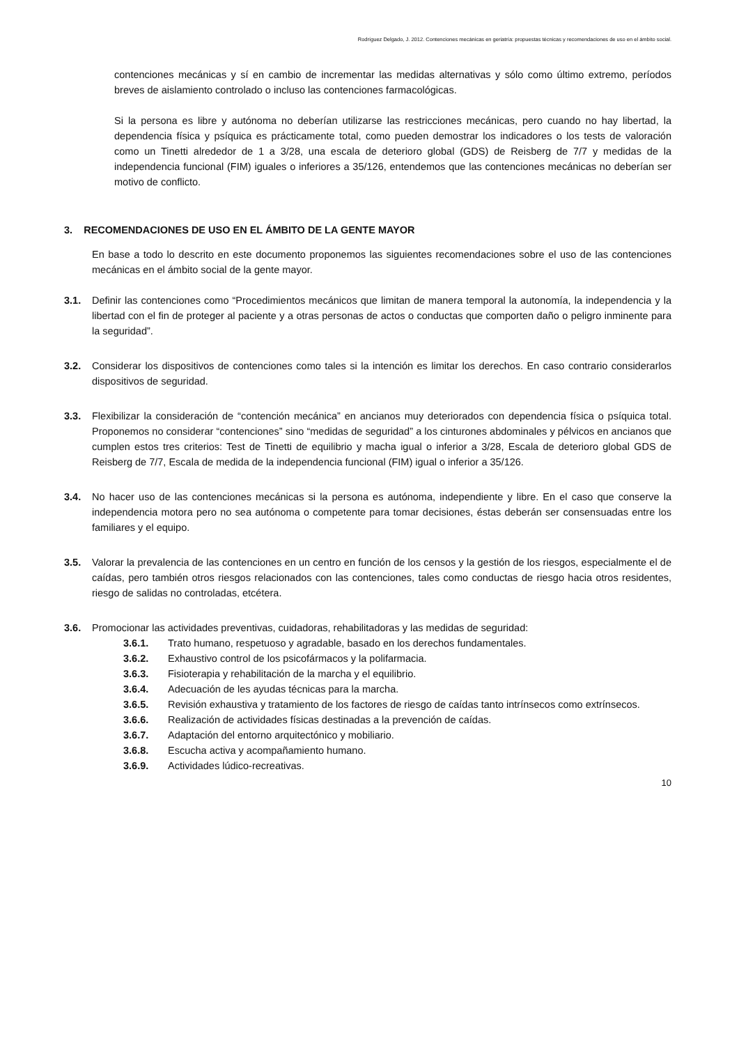Rodríguez Delgado, J. 2012. Contenciones mecánicas en geriatría: propuestas técnicas y recomendaciones de uso en el ámbito social.
contenciones mecánicas y sí en cambio de incrementar las medidas alternativas y sólo como último extremo, períodos breves de aislamiento controlado o incluso las contenciones farmacológicas.
Si la persona es libre y autónoma no deberían utilizarse las restricciones mecánicas, pero cuando no hay libertad, la dependencia física y psíquica es prácticamente total, como pueden demostrar los indicadores o los tests de valoración como un Tinetti alrededor de 1 a 3/28, una escala de deterioro global (GDS) de Reisberg de 7/7 y medidas de la independencia funcional (FIM) iguales o inferiores a 35/126, entendemos que las contenciones mecánicas no deberían ser motivo de conflicto.
3. RECOMENDACIONES DE USO EN EL ÁMBITO DE LA GENTE MAYOR
En base a todo lo descrito en este documento proponemos las siguientes recomendaciones sobre el uso de las contenciones mecánicas en el ámbito social de la gente mayor.
3.1. Definir las contenciones como “Procedimientos mecánicos que limitan de manera temporal la autonomía, la independencia y la libertad con el fin de proteger al paciente y a otras personas de actos o conductas que comporten daño o peligro inminente para la seguridad”.
3.2. Considerar los dispositivos de contenciones como tales si la intención es limitar los derechos. En caso contrario considerarlos dispositivos de seguridad.
3.3. Flexibilizar la consideración de “contención mecánica” en ancianos muy deteriorados con dependencia física o psíquica total. Proponemos no considerar “contenciones” sino “medidas de seguridad” a los cinturones abdominales y pélvicos en ancianos que cumplen estos tres criterios: Test de Tinetti de equilibrio y macha igual o inferior a 3/28, Escala de deterioro global GDS de Reisberg de 7/7, Escala de medida de la independencia funcional (FIM) igual o inferior a 35/126.
3.4. No hacer uso de las contenciones mecánicas si la persona es autónoma, independiente y libre. En el caso que conserve la independencia motora pero no sea autónoma o competente para tomar decisiones, éstas deberán ser consensuadas entre los familiares y el equipo.
3.5. Valorar la prevalencia de las contenciones en un centro en función de los censos y la gestión de los riesgos, especialmente el de caídas, pero también otros riesgos relacionados con las contenciones, tales como conductas de riesgo hacia otros residentes, riesgo de salidas no controladas, etcétera.
3.6. Promocionar las actividades preventivas, cuidadoras, rehabilitadoras y las medidas de seguridad:
3.6.1. Trato humano, respetuoso y agradable, basado en los derechos fundamentales.
3.6.2. Exhaustivo control de los psicofármacos y la polifarmacia.
3.6.3. Fisioterapia y rehabilitación de la marcha y el equilibrio.
3.6.4. Adecuación de les ayudas técnicas para la marcha.
3.6.5. Revisión exhaustiva y tratamiento de los factores de riesgo de caídas tanto intrínsecos como extrínsecos.
3.6.6. Realización de actividades físicas destinadas a la prevención de caídas.
3.6.7. Adaptación del entorno arquitectónico y mobiliario.
3.6.8. Escucha activa y acompañamiento humano.
3.6.9. Actividades lúdico-recreativas.
10